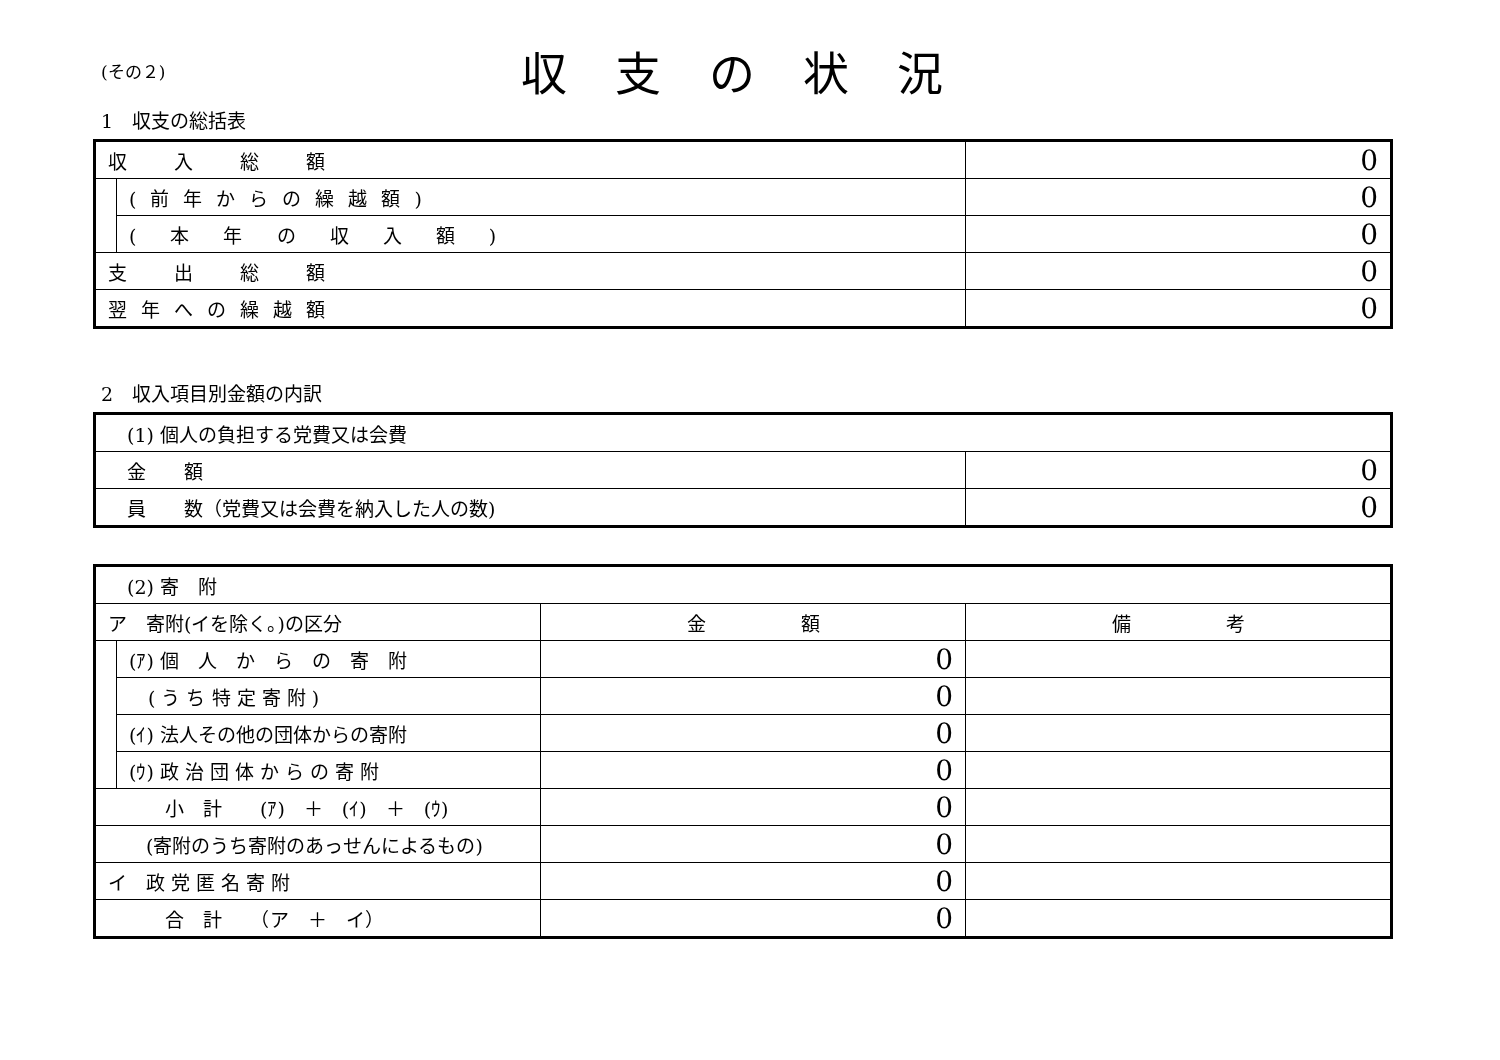(その２)
収支の状況
1　収支の総括表
| 収 入 総 額 | | 0 |
| | (前年からの繰越額) | 0 |
| | ( 本 年 の 収 入 額 ) | 0 |
| 支 出 総 額 | | 0 |
| 翌年への繰越額 | | 0 |
2　収入項目別金額の内訳
| (1) 個人の負担する党費又は会費 | |
| 金 額 | 0 |
| 員 数（党費又は会費を納入した人の数) | 0 |
| (2) 寄 附 | | | |
| ア 寄附(イを除く。)の区分 | | 金 額 | 備 考 |
| | (ｱ) 個 人 か ら の 寄 附 | 0 | |
| | ( う ち 特 定 寄 附 ) | 0 | |
| | (ｲ) 法人その他の団体からの寄附 | 0 | |
| | (ｳ) 政 治 団 体 か ら の 寄 附 | 0 | |
| 小 計 (ｱ) ＋ (ｲ) ＋ (ｳ) | | 0 | |
| (寄附のうち寄附のあっせんによるもの) | | 0 | |
| イ 政 党 匿 名 寄 附 | | 0 | |
| 合 計 （ア ＋ イ） | | 0 | |